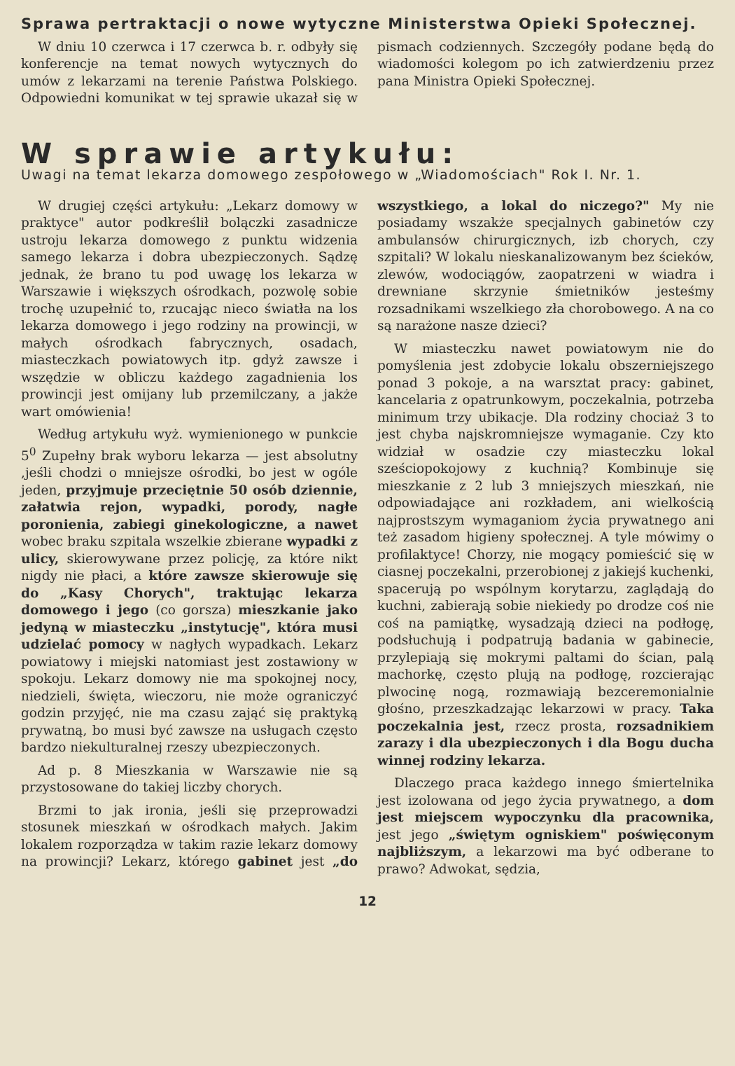Sprawa pertraktacji o nowe wytyczne Ministerstwa Opieki Społecznej.
W dniu 10 czerwca i 17 czerwca b. r. odbyły się konferencje na temat nowych wytycznych do umów z lekarzami na terenie Państwa Polskiego. Odpowiedni komunikat w tej sprawie ukazał się w pismach codziennych. Szczegóły podane będą do wiadomości kolegom po ich zatwierdzeniu przez pana Ministra Opieki Społecznej.
W sprawie artykułu:
Uwagi na temat lekarza domowego zespołowego w „Wiadomościach" Rok I. Nr. 1.
W drugiej części artykułu: „Lekarz domowy w praktyce" autor podkreślił bolączki zasadnicze ustroju lekarza domowego z punktu widzenia samego lekarza i dobra ubezpieczonych. Sądzę jednak, że brano tu pod uwagę los lekarza w Warszawie i większych ośrodkach, pozwolę sobie trochę uzupełnić to, rzucając nieco światła na los lekarza domowego i jego rodziny na prowincji, w małych ośrodkach fabrycznych, osadach, miasteczkach powiatowych itp. gdyż zawsze i wszędzie w obliczu każdego zagadnienia los prowincji jest omijany lub przemilczany, a jakże wart omówienia!
Według artykułu wyż. wymienionego w punkcie 5<sup>0</sup> Zupełny brak wyboru lekarza — jest absolutny ,jeśli chodzi o mniejsze ośrodki, bo jest w ogóle jeden, przyjmuje przeciętnie 50 osób dziennie, załatwia rejon, wypadki, porody, nagłe poronienia, zabiegi ginekologiczne, a nawet wobec braku szpitala wszelkie zbierane wypadki z ulicy, skierowywane przez policję, za które nikt nigdy nie płaci, a które zawsze skierowuje się do „Kasy Chorych", traktując lekarza domowego i jego (co gorsza) mieszkanie jako jedyną w miasteczku „instytucję", która musi udzielać pomocy w nagłych wypadkach. Lekarz powiatowy i miejski natomiast jest zostawiony w spokoju. Lekarz domowy nie ma spokojnej nocy, niedzieli, święta, wieczoru, nie może ograniczyć godzin przyjęć, nie ma czasu zająć się praktyką prywatną, bo musi być zawsze na usługach często bardzo niekulturalnej rzeszy ubezpieczonych.
Ad p. 8 Mieszkania w Warszawie nie są przystosowane do takiej liczby chorych.
Brzmi to jak ironia, jeśli się przeprowadzi stosunek mieszkań w ośrodkach małych. Jakim lokalem rozporządza w takim razie lekarz domowy na prowincji? Lekarz, którego gabinet jest „do wszystkiego, a lokal do niczego?" My nie posiadamy wszakże specjalnych gabinetów czy ambulansów chirurgicznych, izb chorych, czy szpitali? W lokalu nieskanalizowanym bez ścieków, zlewów, wodociągów, zaopatrzeni w wiadra i drewniane skrzynie śmietników jesteśmy rozsadnikami wszelkiego zła chorobowego. A na co są narażone nasze dzieci?
W miasteczku nawet powiatowym nie do pomyślenia jest zdobycie lokalu obszerniejszego ponad 3 pokoje, a na warsztat pracy: gabinet, kancelaria z opatrunkowym, poczekalnia, potrzeba minimum trzy ubikacje. Dla rodziny chociaż 3 to jest chyba najskromniejsze wymaganie. Czy kto widział w osadzie czy miasteczku lokal sześciopokojowy z kuchnią? Kombinuje się mieszkanie z 2 lub 3 mniejszych mieszkań, nie odpowiadające ani rozkładem, ani wielkością najprostszym wymaganiom życia prywatnego ani też zasadom higieny społecznej. A tyle mówimy o profilaktyce! Chorzy, nie mogący pomieścić się w ciasnej poczekalni, przerobionej z jakiejś kuchenki, spacerują po wspólnym korytarzu, zaglądają do kuchni, zabierają sobie niekiedy po drodze coś nie coś na pamiątkę, wysadzają dzieci na podłogę, podsłuchują i podpatrują badania w gabinecie, przylepiają się mokrymi paltami do ścian, palą machorkę, często plują na podłogę, rozcierając plwocinę nogą, rozmawiają bezceremonialnie głośno, przeszkadzając lekarzowi w pracy. Taka poczekalnia jest, rzecz prosta, rozsadnikiem zarazy i dla ubezpieczonych i dla Bogu ducha winnej rodziny lekarza.
Dlaczego praca każdego innego śmiertelnika jest izolowana od jego życia prywatnego, a dom jest miejscem wypoczynku dla pracownika, jest jego „świętym ogniskiem" poświęconym najbliższym, a lekarzowi ma być odberane to prawo? Adwokat, sędzia,
12